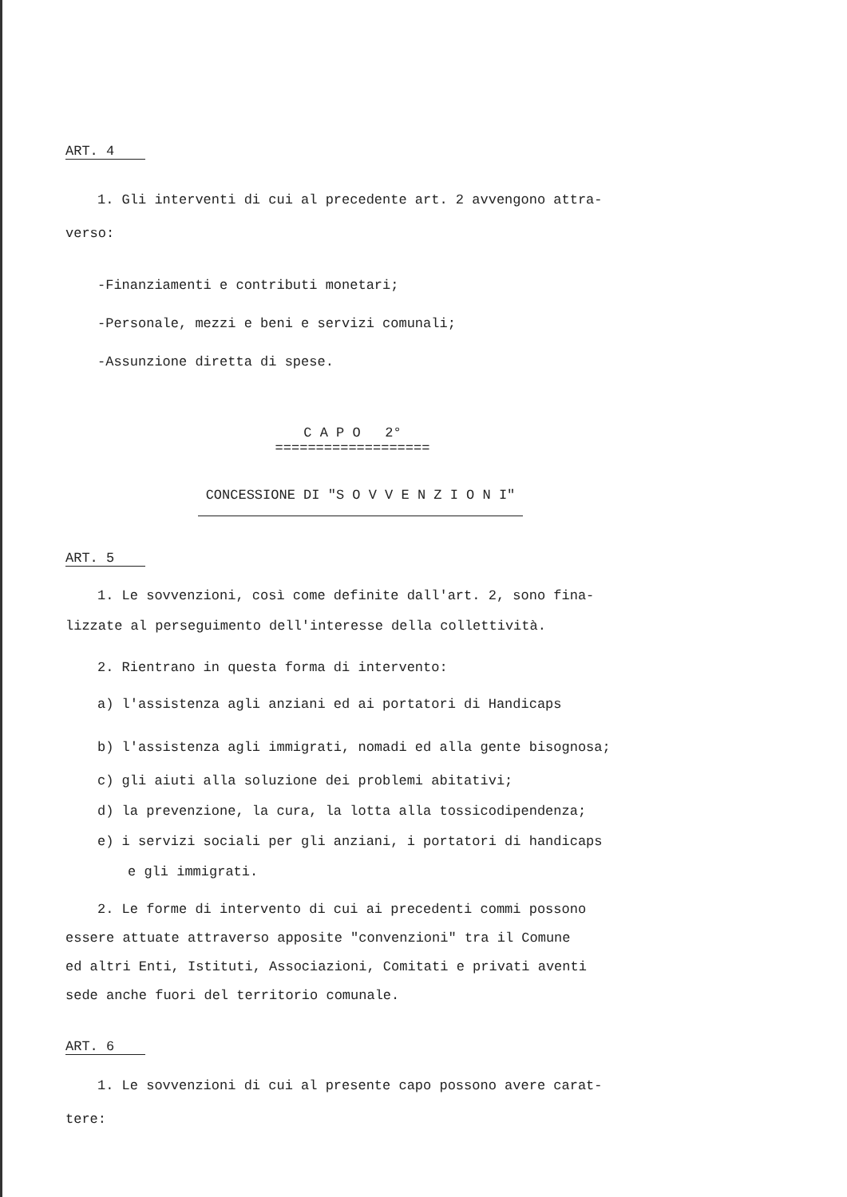ART. 4
1. Gli interventi di cui al precedente art. 2 avvengono attra-
verso:
-Finanziamenti e contributi monetari;
-Personale, mezzi e beni e servizi comunali;
-Assunzione diretta di spese.
C A P O 2°
===================
CONCESSIONE DI "S O V V E N Z I O N I"
ART. 5
1. Le sovvenzioni, così come definite dall'art. 2, sono fina-
lizzate al perseguimento dell'interesse della collettività.
2. Rientrano in questa forma di intervento:
a) l'assistenza agli anziani ed ai portatori di Handicaps
b) l'assistenza agli immigrati, nomadi ed alla gente bisognosa;
c) gli aiuti alla soluzione dei problemi abitativi;
d) la prevenzione, la cura, la lotta alla tossicodipendenza;
e) i servizi sociali per gli anziani, i portatori di handicaps
e gli immigrati.
2. Le forme di intervento di cui ai precedenti commi possono
essere attuate attraverso apposite "convenzioni" tra il Comune
ed altri Enti, Istituti, Associazioni, Comitati e privati aventi
sede anche fuori del territorio comunale.
ART. 6
1. Le sovvenzioni di cui al presente capo possono avere carat-
tere: